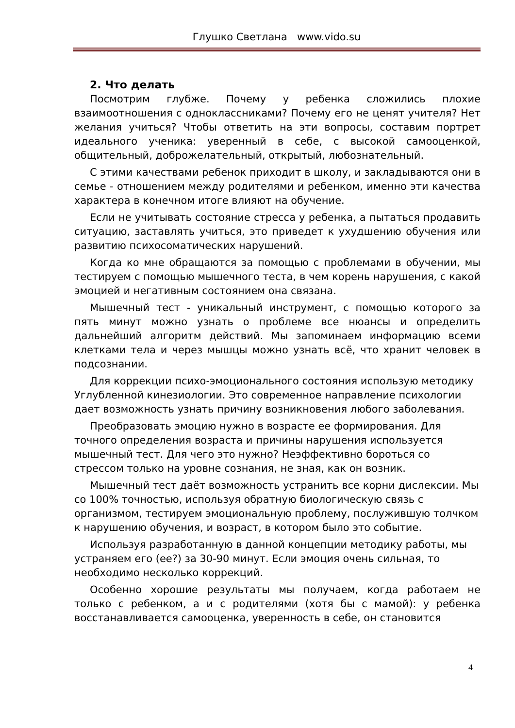Глушко Светлана www.vido.su
2. Что делать
Посмотрим глубже. Почему у ребенка сложились плохие взаимоотношения с одноклассниками? Почему его не ценят учителя? Нет желания учиться? Чтобы ответить на эти вопросы, составим портрет идеального ученика: уверенный в себе, с высокой самооценкой, общительный, доброжелательный, открытый, любознательный.
С этими качествами ребенок приходит в школу, и закладываются они в семье - отношением между родителями и ребенком, именно эти качества характера в конечном итоге влияют на обучение.
Если не учитывать состояние стресса у ребенка, а пытаться продавить ситуацию, заставлять учиться, это приведет к ухудшению обучения или развитию психосоматических нарушений.
Когда ко мне обращаются за помощью с проблемами в обучении, мы тестируем с помощью мышечного теста, в чем корень нарушения, с какой эмоцией и негативным состоянием она связана.
Мышечный тест - уникальный инструмент, с помощью которого за пять минут можно узнать о проблеме все нюансы и определить дальнейший алгоритм действий. Мы запоминаем информацию всеми клетками тела и через мышцы можно узнать всё, что хранит человек в подсознании.
Для коррекции психо-эмоционального состояния использую методику Углубленной кинезиологии. Это современное направление психологии дает возможность узнать причину возникновения любого заболевания.
Преобразовать эмоцию нужно в возрасте ее формирования. Для точного определения возраста и причины нарушения используется мышечный тест. Для чего это нужно? Неэффективно бороться со стрессом только на уровне сознания, не зная, как он возник.
Мышечный тест даёт возможность устранить все корни дислексии. Мы со 100% точностью, используя обратную биологическую связь с организмом, тестируем эмоциональную проблему, послужившую толчком к нарушению обучения, и возраст, в котором было это событие.
Используя разработанную в данной концепции методику работы, мы устраняем его (ее?) за 30-90 минут. Если эмоция очень сильная, то необходимо несколько коррекций.
Особенно хорошие результаты мы получаем, когда работаем не только с ребенком, а и с родителями (хотя бы с мамой): у ребенка восстанавливается самооценка, уверенность в себе, он становится
4